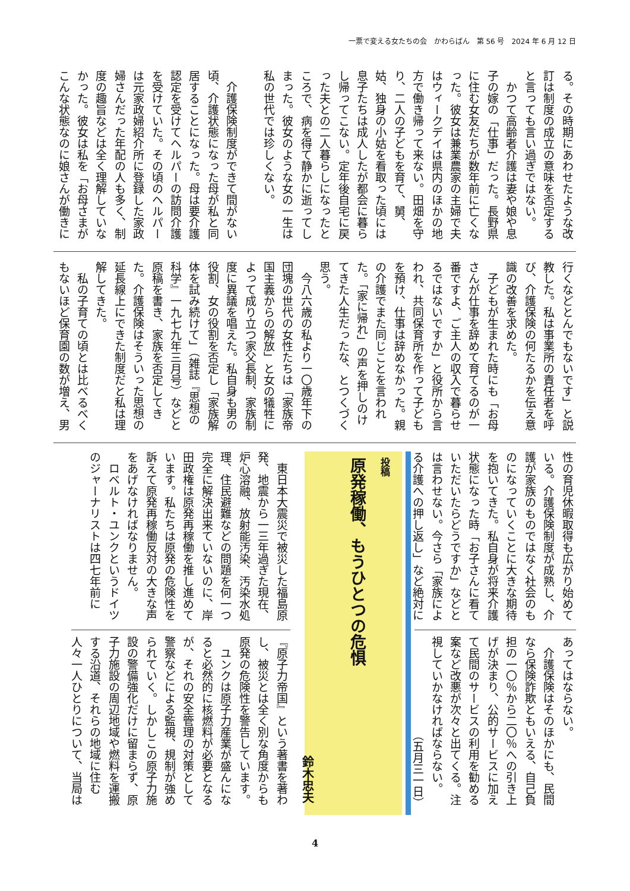一票で変える女たちの会　かわらばん　第 56 号　2024 年 6 月 12 日
る。その時期にあわせたような改訂は制度の成立の意味を否定すると言っても言い過ぎではない。
　かつて高齢者介護は妻や娘や息子の嫁の「仕事」だった。長野県に住む女友だちが数年前に亡くなった。彼女は兼業農家の主婦で夫はウィークデイは県内のほかの地方で働き帰って来ない。田畑を守り、二人の子どもを育て、舅、姑、独身の小姑を看取った頃には息子たちは成人したが都会に暮らし帰ってこない。定年後自宅に戻った夫との二人暮らしになったところで、病を得て静かに逝ってしまった。彼女のような女の一生は私の世代では珍しくない。
　介護保険制度ができて間がない頃、介護状態になった母が私と同居することになった。母は要介護認定を受けてヘルパーの訪問介護を受けていた。その頃のヘルパーは元家政婦紹介所に登録した家政婦さんだった年配の人も多く、制度の趣旨などは全く理解していなかった。彼女は私を「お母さまがこんな状態なのに娘さんが働きに
行くなどとんでもないです」と説教した。私は事業所の責任者を呼び、介護保険の何たるかを伝え意識の改善を求めた。
　子どもが生まれた時にも「お母さんが仕事を辞めて育てるのが一番ですよ、ご主人の収入で暮らせるではないですか」と役所から言われ、共同保育所を作って子どもを預け、仕事は辞めなかった。親の介護でまた同じことを言われた。「家に帰れ」の声を押しのけてきた人生だったな、とつくづく思う。
　今八六歳の私より一〇歳年下の団塊の世代の女性たちは「家族帝国主義からの解放」と女の犠牲によって成り立つ家父長制、家族制度に異議を唱えた。私自身も男の役割、女の役割を否定し「家族解体を試み続けて」（雑誌『思想の科学』一九七九年三月号）などと原稿を書き、家族を否定してきた。介護保険はそういった思想の延長線上にできた制度だと私は理解してきた。
　私の子育ての頃とは比べるべくもないほど保育園の数が増え、男
性の育児休暇取得も広がり始めている。介護保険制度が成熟し、介護が家族のものではなく社会のものになっていくことに大きな期待を抱いてきた。私自身が将来介護状態になった時「お子さんに看ていただいたらどうですか」などとは言わせない。今さら「家族による介護への押し返し」など絶対に
あってはならない。
　介護保険はそのほかにも、民間なら保険詐欺ともいえる、自己負担の一〇％から二〇％への引き上げが決まり、公的サービスに加えて民間のサービスの利用を勧める案など改悪が次々と出てくる。注視していかなければならない。
（五月三一日）
投稿
原発稼働、もうひとつの危惧
鈴木忠夫
　東日本大震災で被災した福島原発、地震から一三年過ぎた現在、炉心溶融、放射能汚染、汚染水処理、住民避難などの問題を何一つ完全に解決出来ていないのに、岸田政権は原発再稼働を推し進めています。私たちは原発の危険性を訴えて原発再稼働反対の大きな声をあげなければなりません。
　ロベルト・ユンクというドイツのジャーナリストは四七年前に
『原子力帝国』という著書を著わし、被災とは全く別な角度からも原発の危険性を警告しています。
　ユンクは原子力産業が盛んになると必然的に核燃料が必要となるが、それの安全管理の対策として警察などによる監視、規制が強められていく。しかしこの原子力施設の警備強化だけに留まらず、原子力施設の周辺地域や燃料を運搬する沿道、それらの地域に住む人々一人ひとりについて、当局は
4